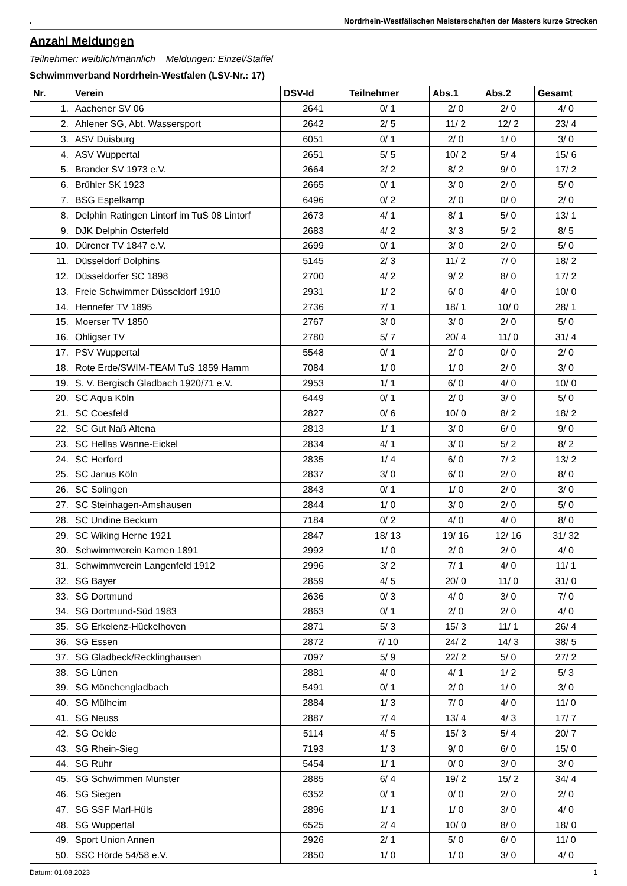. Nordrhein-Westfälischen Meisterschaften der Masters kurze Strecken
Anzahl Meldungen
Teilnehmer: weiblich/männlich Meldungen: Einzel/Staffel
Schwimmverband Nordrhein-Westfalen (LSV-Nr.: 17)
| Nr. | Verein | DSV-Id | Teilnehmer | Abs.1 | Abs.2 | Gesamt |
| --- | --- | --- | --- | --- | --- | --- |
| 1. | Aachener SV 06 | 2641 | 0/ 1 | 2/ 0 | 2/ 0 | 4/ 0 |
| 2. | Ahlener SG, Abt. Wassersport | 2642 | 2/ 5 | 11/ 2 | 12/ 2 | 23/ 4 |
| 3. | ASV Duisburg | 6051 | 0/ 1 | 2/ 0 | 1/ 0 | 3/ 0 |
| 4. | ASV Wuppertal | 2651 | 5/ 5 | 10/ 2 | 5/ 4 | 15/ 6 |
| 5. | Brander SV 1973 e.V. | 2664 | 2/ 2 | 8/ 2 | 9/ 0 | 17/ 2 |
| 6. | Brühler SK 1923 | 2665 | 0/ 1 | 3/ 0 | 2/ 0 | 5/ 0 |
| 7. | BSG Espelkamp | 6496 | 0/ 2 | 2/ 0 | 0/ 0 | 2/ 0 |
| 8. | Delphin Ratingen Lintorf im TuS 08 Lintorf | 2673 | 4/ 1 | 8/ 1 | 5/ 0 | 13/ 1 |
| 9. | DJK Delphin Osterfeld | 2683 | 4/ 2 | 3/ 3 | 5/ 2 | 8/ 5 |
| 10. | Dürener TV 1847 e.V. | 2699 | 0/ 1 | 3/ 0 | 2/ 0 | 5/ 0 |
| 11. | Düsseldorf Dolphins | 5145 | 2/ 3 | 11/ 2 | 7/ 0 | 18/ 2 |
| 12. | Düsseldorfer SC 1898 | 2700 | 4/ 2 | 9/ 2 | 8/ 0 | 17/ 2 |
| 13. | Freie Schwimmer Düsseldorf 1910 | 2931 | 1/ 2 | 6/ 0 | 4/ 0 | 10/ 0 |
| 14. | Hennefer TV 1895 | 2736 | 7/ 1 | 18/ 1 | 10/ 0 | 28/ 1 |
| 15. | Moerser TV 1850 | 2767 | 3/ 0 | 3/ 0 | 2/ 0 | 5/ 0 |
| 16. | Ohligser TV | 2780 | 5/ 7 | 20/ 4 | 11/ 0 | 31/ 4 |
| 17. | PSV Wuppertal | 5548 | 0/ 1 | 2/ 0 | 0/ 0 | 2/ 0 |
| 18. | Rote Erde/SWIM-TEAM TuS 1859 Hamm | 7084 | 1/ 0 | 1/ 0 | 2/ 0 | 3/ 0 |
| 19. | S. V. Bergisch Gladbach 1920/71 e.V. | 2953 | 1/ 1 | 6/ 0 | 4/ 0 | 10/ 0 |
| 20. | SC Aqua Köln | 6449 | 0/ 1 | 2/ 0 | 3/ 0 | 5/ 0 |
| 21. | SC Coesfeld | 2827 | 0/ 6 | 10/ 0 | 8/ 2 | 18/ 2 |
| 22. | SC Gut Naß Altena | 2813 | 1/ 1 | 3/ 0 | 6/ 0 | 9/ 0 |
| 23. | SC Hellas Wanne-Eickel | 2834 | 4/ 1 | 3/ 0 | 5/ 2 | 8/ 2 |
| 24. | SC Herford | 2835 | 1/ 4 | 6/ 0 | 7/ 2 | 13/ 2 |
| 25. | SC Janus Köln | 2837 | 3/ 0 | 6/ 0 | 2/ 0 | 8/ 0 |
| 26. | SC Solingen | 2843 | 0/ 1 | 1/ 0 | 2/ 0 | 3/ 0 |
| 27. | SC Steinhagen-Amshausen | 2844 | 1/ 0 | 3/ 0 | 2/ 0 | 5/ 0 |
| 28. | SC Undine Beckum | 7184 | 0/ 2 | 4/ 0 | 4/ 0 | 8/ 0 |
| 29. | SC Wiking Herne 1921 | 2847 | 18/ 13 | 19/ 16 | 12/ 16 | 31/ 32 |
| 30. | Schwimmverein Kamen 1891 | 2992 | 1/ 0 | 2/ 0 | 2/ 0 | 4/ 0 |
| 31. | Schwimmverein Langenfeld 1912 | 2996 | 3/ 2 | 7/ 1 | 4/ 0 | 11/ 1 |
| 32. | SG Bayer | 2859 | 4/ 5 | 20/ 0 | 11/ 0 | 31/ 0 |
| 33. | SG Dortmund | 2636 | 0/ 3 | 4/ 0 | 3/ 0 | 7/ 0 |
| 34. | SG Dortmund-Süd 1983 | 2863 | 0/ 1 | 2/ 0 | 2/ 0 | 4/ 0 |
| 35. | SG Erkelenz-Hückelhoven | 2871 | 5/ 3 | 15/ 3 | 11/ 1 | 26/ 4 |
| 36. | SG Essen | 2872 | 7/ 10 | 24/ 2 | 14/ 3 | 38/ 5 |
| 37. | SG Gladbeck/Recklinghausen | 7097 | 5/ 9 | 22/ 2 | 5/ 0 | 27/ 2 |
| 38. | SG Lünen | 2881 | 4/ 0 | 4/ 1 | 1/ 2 | 5/ 3 |
| 39. | SG Mönchengladbach | 5491 | 0/ 1 | 2/ 0 | 1/ 0 | 3/ 0 |
| 40. | SG Mülheim | 2884 | 1/ 3 | 7/ 0 | 4/ 0 | 11/ 0 |
| 41. | SG Neuss | 2887 | 7/ 4 | 13/ 4 | 4/ 3 | 17/ 7 |
| 42. | SG Oelde | 5114 | 4/ 5 | 15/ 3 | 5/ 4 | 20/ 7 |
| 43. | SG Rhein-Sieg | 7193 | 1/ 3 | 9/ 0 | 6/ 0 | 15/ 0 |
| 44. | SG Ruhr | 5454 | 1/ 1 | 0/ 0 | 3/ 0 | 3/ 0 |
| 45. | SG Schwimmen Münster | 2885 | 6/ 4 | 19/ 2 | 15/ 2 | 34/ 4 |
| 46. | SG Siegen | 6352 | 0/ 1 | 0/ 0 | 2/ 0 | 2/ 0 |
| 47. | SG SSF Marl-Hüls | 2896 | 1/ 1 | 1/ 0 | 3/ 0 | 4/ 0 |
| 48. | SG Wuppertal | 6525 | 2/ 4 | 10/ 0 | 8/ 0 | 18/ 0 |
| 49. | Sport Union Annen | 2926 | 2/ 1 | 5/ 0 | 6/ 0 | 11/ 0 |
| 50. | SSC Hörde 54/58 e.V. | 2850 | 1/ 0 | 1/ 0 | 3/ 0 | 4/ 0 |
Datum: 01.08.2023 1